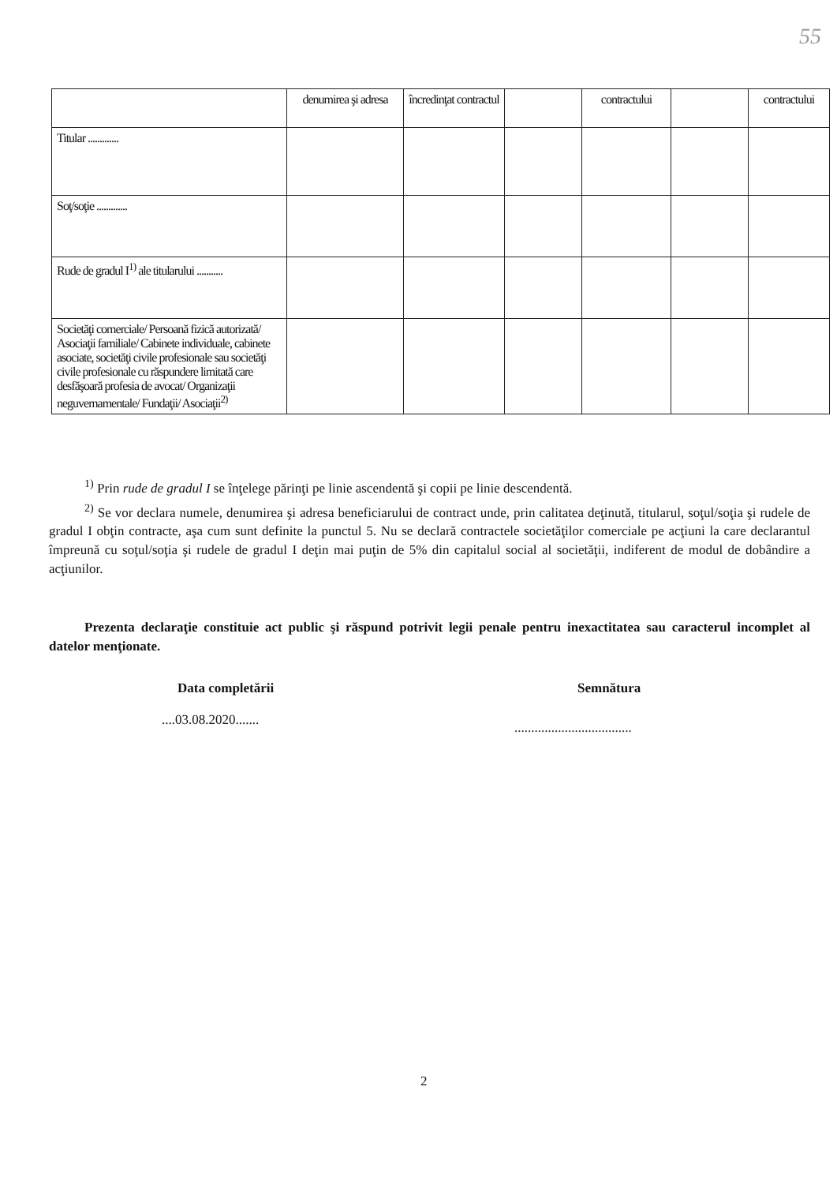55
| | denumirea şi adresa | încredinţat contractul | | contractului | | contractului |
| Titular ............. | | | | | | |
| Soţ/soţie ............. | | | | | | |
| Rude de gradul I<sup>1)</sup> ale titularului ........... | | | | | | |
| Societăţi comerciale/ Persoană fizică autorizată/ Asociaţii familiale/ Cabinete individuale, cabinete asociate, societăţi civile profesionale sau societăţi civile profesionale cu răspundere limitată care desfăşoară profesia de avocat/ Organizaţii neguvernamentale/ Fundaţii/ Asociaţii<sup>2)</sup> | | | | | | |
<sup>1)</sup> Prin rude de gradul I se înţelege părinţi pe linie ascendentă şi copii pe linie descendentă.
<sup>2)</sup> Se vor declara numele, denumirea şi adresa beneficiarului de contract unde, prin calitatea deţinută, titularul, soţul/soţia şi rudele de gradul I obţin contracte, aşa cum sunt definite la punctul 5. Nu se declară contractele societăţilor comerciale pe acţiuni la care declarantul împreună cu soţul/soţia şi rudele de gradul I deţin mai puţin de 5% din capitalul social al societăţii, indiferent de modul de dobândire a acţiunilor.
Prezenta declaraţie constituie act public şi răspund potrivit legii penale pentru inexactitatea sau caracterul incomplet al datelor menţionate.
Data completării
....03.08.2020.......
Semnătura
...................................
2